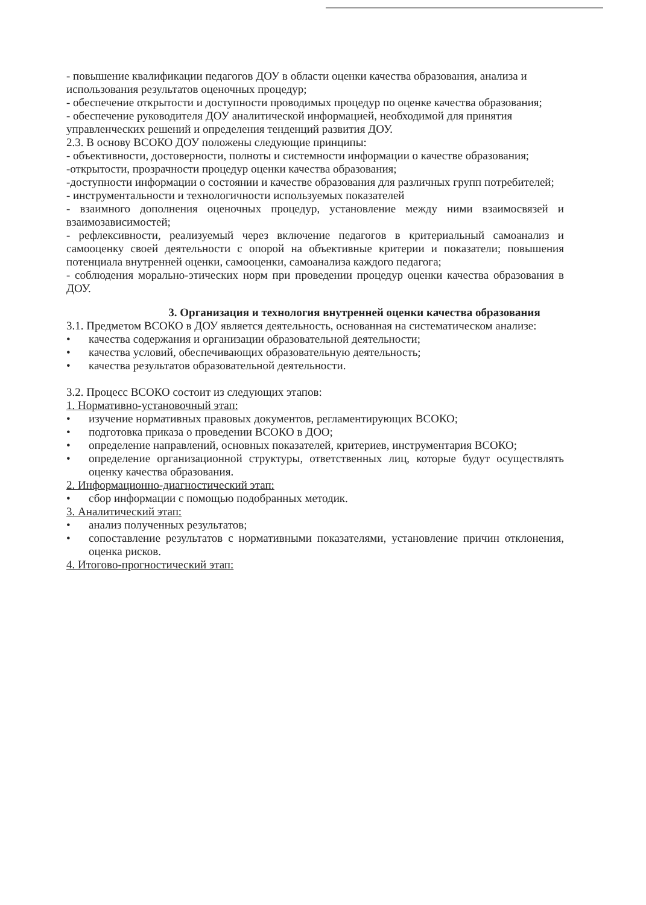- повышение квалификации педагогов ДОУ в области оценки качества образования, анализа и использования результатов оценочных процедур;
- обеспечение открытости и доступности проводимых процедур по оценке качества образования;
- обеспечение руководителя ДОУ аналитической информацией, необходимой для принятия управленческих решений и определения тенденций развития ДОУ.
2.3. В основу ВСОКО ДОУ положены следующие принципы:
- объективности, достоверности, полноты и системности информации о качестве образования;
-открытости, прозрачности процедур оценки качества образования;
-доступности информации о состоянии и качестве образования для различных групп потребителей;
- инструментальности и технологичности используемых показателей
- взаимного дополнения оценочных процедур, установление между ними взаимосвязей и взаимозависимостей;
- рефлексивности, реализуемый через включение педагогов в критериальный самоанализ и самооценку своей деятельности с опорой на объективные критерии и показатели; повышения потенциала внутренней оценки, самооценки, самоанализа каждого педагога;
- соблюдения морально-этических норм при проведении процедур оценки качества образования в ДОУ.
3. Организация и технология внутренней оценки качества образования
3.1. Предметом ВСОКО в ДОУ является деятельность, основанная на систематическом анализе:
• качества содержания и организации образовательной деятельности;
• качества условий, обеспечивающих образовательную деятельность;
• качества результатов образовательной деятельности.
3.2. Процесс ВСОКО состоит из следующих этапов:
1. Нормативно-установочный этап:
• изучение нормативных правовых документов, регламентирующих ВСОКО;
• подготовка приказа о проведении ВСОКО в ДОО;
• определение направлений, основных показателей, критериев, инструментария ВСОКО;
• определение организационной структуры, ответственных лиц, которые будут осуществлять оценку качества образования.
2. Информационно-диагностический этап:
• сбор информации с помощью подобранных методик.
3. Аналитический этап:
• анализ полученных результатов;
• сопоставление результатов с нормативными показателями, установление причин отклонения, оценка рисков.
4. Итогово-прогностический этап: